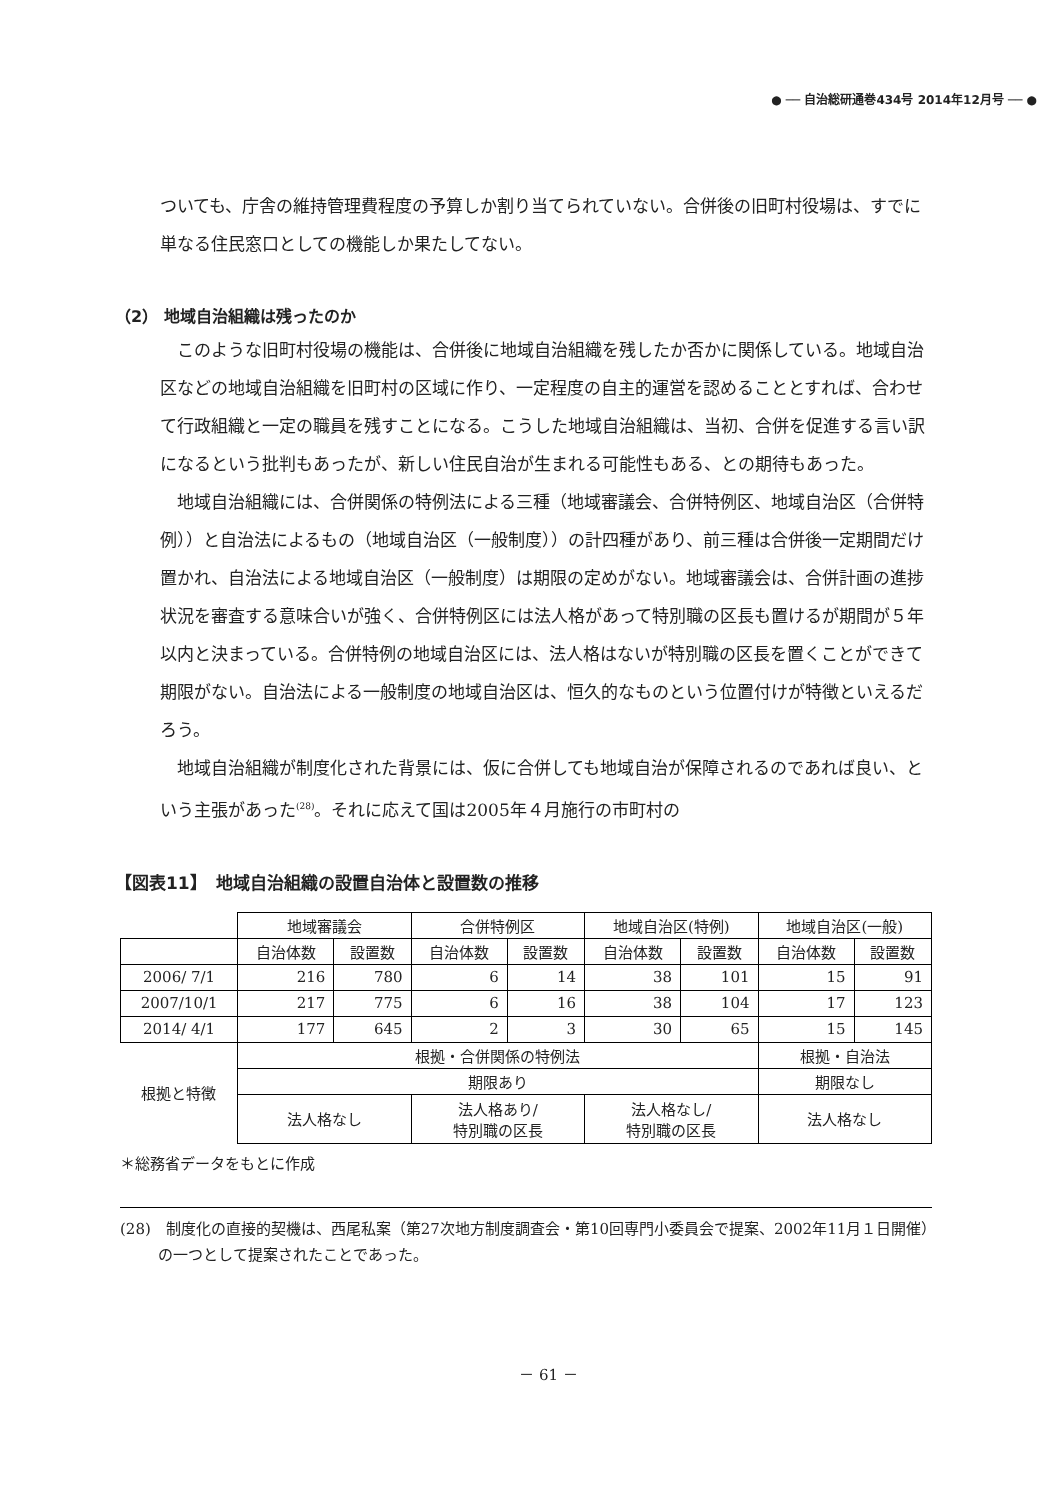● ── 自治総研通巻434号 2014年12月号 ── ●
ついても、庁舎の維持管理費程度の予算しか割り当てられていない。合併後の旧町村役場は、すでに単なる住民窓口としての機能しか果たしてない。
（2） 地域自治組織は残ったのか
このような旧町村役場の機能は、合併後に地域自治組織を残したか否かに関係している。地域自治区などの地域自治組織を旧町村の区域に作り、一定程度の自主的運営を認めることとすれば、合わせて行政組織と一定の職員を残すことになる。こうした地域自治組織は、当初、合併を促進する言い訳になるという批判もあったが、新しい住民自治が生まれる可能性もある、との期待もあった。
地域自治組織には、合併関係の特例法による三種（地域審議会、合併特例区、地域自治区（合併特例））と自治法によるもの（地域自治区（一般制度））の計四種があり、前三種は合併後一定期間だけ置かれ、自治法による地域自治区（一般制度）は期限の定めがない。地域審議会は、合併計画の進捗状況を審査する意味合いが強く、合併特例区には法人格があって特別職の区長も置けるが期間が５年以内と決まっている。合併特例の地域自治区には、法人格はないが特別職の区長を置くことができて期限がない。自治法による一般制度の地域自治区は、恒久的なものという位置付けが特徴といえるだろう。
地域自治組織が制度化された背景には、仮に合併しても地域自治が保障されるのであれば良い、という主張があった<sup>(28)</sup>。それに応えて国は2005年４月施行の市町村の
【図表11】　地域自治組織の設置自治体と設置数の推移
| | 地域審議会 | | 合併特例区 | | 地域自治区(特例) | | 地域自治区(一般) | |
| --- | --- | --- | --- | --- | --- | --- | --- | --- |
| | 自治体数 | 設置数 | 自治体数 | 設置数 | 自治体数 | 設置数 | 自治体数 | 設置数 |
| 2006/ 7/1 | 216 | 780 | 6 | 14 | 38 | 101 | 15 | 91 |
| 2007/10/1 | 217 | 775 | 6 | 16 | 38 | 104 | 17 | 123 |
| 2014/ 4/1 | 177 | 645 | 2 | 3 | 30 | 65 | 15 | 145 |
| 根拠と特徴 | 根拠・合併関係の特例法 | | | | | | 根拠・自治法 | |
| | 期限あり | | | | | | 期限なし | |
| | 法人格なし | | 法人格あり/ 特別職の区長 | | 法人格なし/ 特別職の区長 | | 法人格なし | |
＊総務省データをもとに作成
(28)　制度化の直接的契機は、西尾私案（第27次地方制度調査会・第10回専門小委員会で提案、2002年11月１日開催）の一つとして提案されたことであった。
－ 61 －